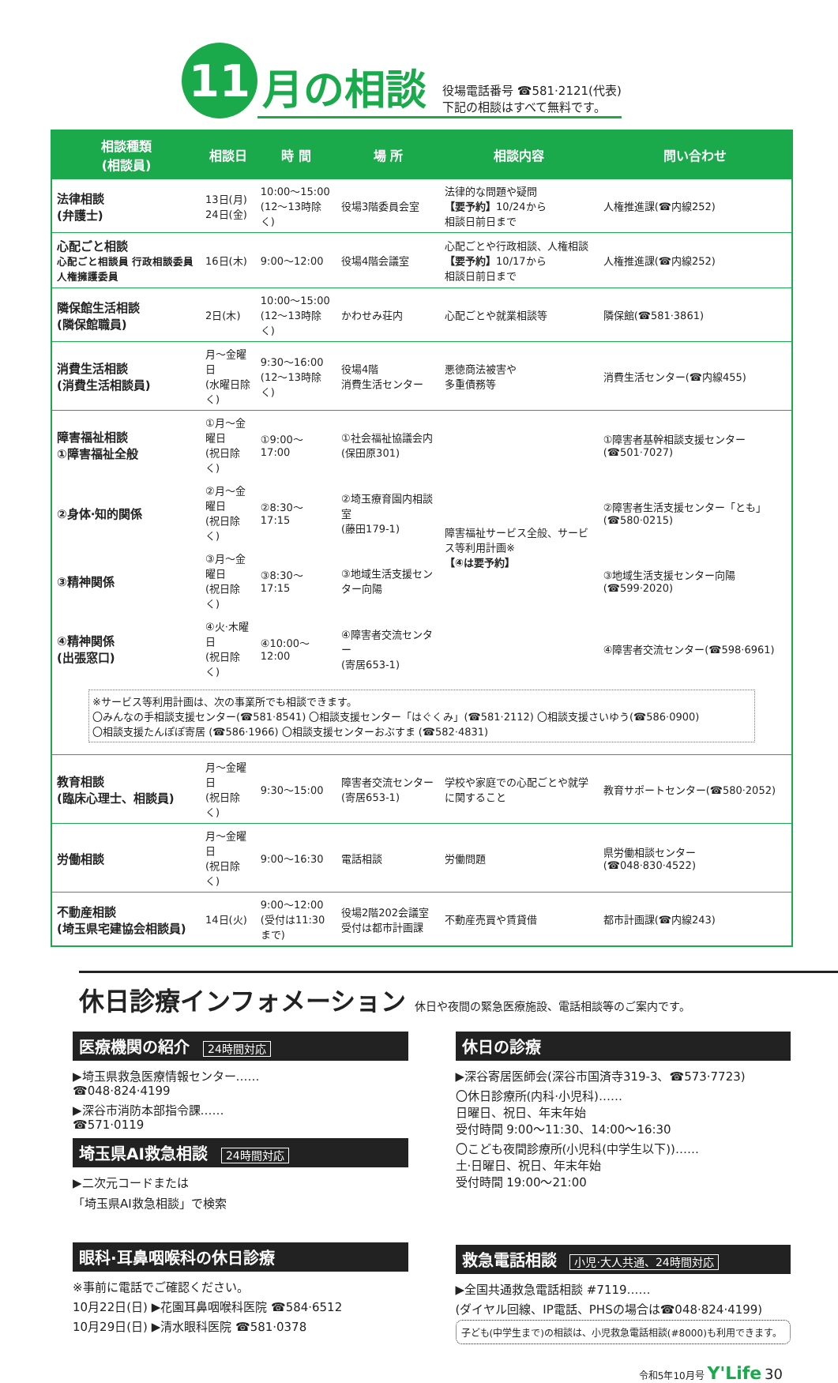11
月の相談
役場電話番号 ☎581·2121(代表)
下記の相談はすべて無料です。
| 相談種類 (相談員) | 相談日 | 時 間 | 場 所 | 相談内容 | 問い合わせ |
| --- | --- | --- | --- | --- | --- |
| 法律相談 (弁護士) | 13日(月) 24日(金) | 10:00～15:00 (12～13時除く) | 役場3階委員会室 | 法律的な問題や疑問 【要予約】 10/24から 相談日前日まで | 人権推進課(☎内線252) |
| 心配ごと相談 心配ごと相談員 行政相談委員 人権擁護委員 | 16日(木) | 9:00～12:00 | 役場4階会議室 | 心配ごとや行政相談、人権相談 【要予約】 10/17から 相談日前日まで | 人権推進課(☎内線252) |
| 隣保館生活相談 (隣保館職員) | 2日(木) | 10:00～15:00 (12～13時除く) | かわせみ荘内 | 心配ごとや就業相談等 | 隣保館(☎581·3861) |
| 消費生活相談 (消費生活相談員) | 月～金曜日 (水曜日除く) | 9:30～16:00 (12～13時除く) | 役場4階 消費生活センター | 悪徳商法被害や 多重債務等 | 消費生活センター(☎内線455) |
| 障害福祉相談 ①障害福祉全般 | ①月～金曜日 (祝日除く) | ①9:00～17:00 | ①社会福祉協議会内 (保田原301) | 障害福祉サービス全般、サービス等利用計画※ 【④は要予約】 | ①障害者基幹相談支援センター(☎501·7027) |
| ②身体·知的関係 | ②月～金曜日 (祝日除く) | ②8:30～17:15 | ②埼玉療育園内相談室 (藤田179-1) | | ②障害者生活支援センター「とも」(☎580·0215) |
| ③精神関係 | ③月～金曜日 (祝日除く) | ③8:30～17:15 | ③地域生活支援センター向陽 | | ③地域生活支援センター向陽(☎599·2020) |
| ④精神関係 (出張窓口) | ④火·木曜日 (祝日除く) | ④10:00～12:00 | ④障害者交流センター (寄居653-1) | | ④障害者交流センター(☎598·6961) |
| ※サービス等利用計画は、次の事業所でも相談できます。 〇みんなの手相談支援センター(☎581·8541) 〇相談支援センター「はぐくみ」(☎581·2112) 〇相談支援さいゆう(☎586·0900) 〇相談支援たんぽぽ寄居 (☎586·1966) 〇相談支援センターおぶすま (☎582·4831) | | | | | |
| 教育相談 (臨床心理士、相談員) | 月～金曜日 (祝日除く) | 9:30～15:00 | 障害者交流センター (寄居653-1) | 学校や家庭での心配ごとや就学に関すること | 教育サポートセンター(☎580·2052) |
| 労働相談 | 月～金曜日 (祝日除く) | 9:00～16:30 | 電話相談 | 労働問題 | 県労働相談センター(☎048·830·4522) |
| 不動産相談 (埼玉県宅建協会相談員) | 14日(火) | 9:00～12:00 (受付は11:30まで) | 役場2階202会議室 受付は都市計画課 | 不動産売買や賃貸借 | 都市計画課(☎内線243) |
休日診療インフォメーション 休日や夜間の緊急医療施設、電話相談等のご案内です。
医療機関の紹介 24時間対応
▶埼玉県救急医療情報センター……
☎048·824·4199
▶深谷市消防本部指令課……
☎571·0119
埼玉県AI救急相談 24時間対応
▶二次元コードまたは
「埼玉県AI救急相談」で検索
眼科·耳鼻咽喉科の休日診療
※事前に電話でご確認ください。
10月22日(日) ▶花園耳鼻咽喉科医院 ☎584·6512
10月29日(日) ▶清水眼科医院 ☎581·0378
休日の診療
▶深谷寄居医師会(深谷市国済寺319-3、☎573·7723)
〇休日診療所(内科·小児科)……
日曜日、祝日、年末年始
受付時間 9:00～11:30、14:00～16:30
〇こども夜間診療所(小児科(中学生以下))……
土·日曜日、祝日、年末年始
受付時間 19:00～21:00
救急電話相談 小児·大人共通、24時間対応
▶全国共通救急電話相談 #7119……
(ダイヤル回線、IP電話、PHSの場合は☎048·824·4199)
子ども(中学生まで)の相談は、小児救急電話相談(#8000)も利用できます。
令和5年10月号 Y'Life 30